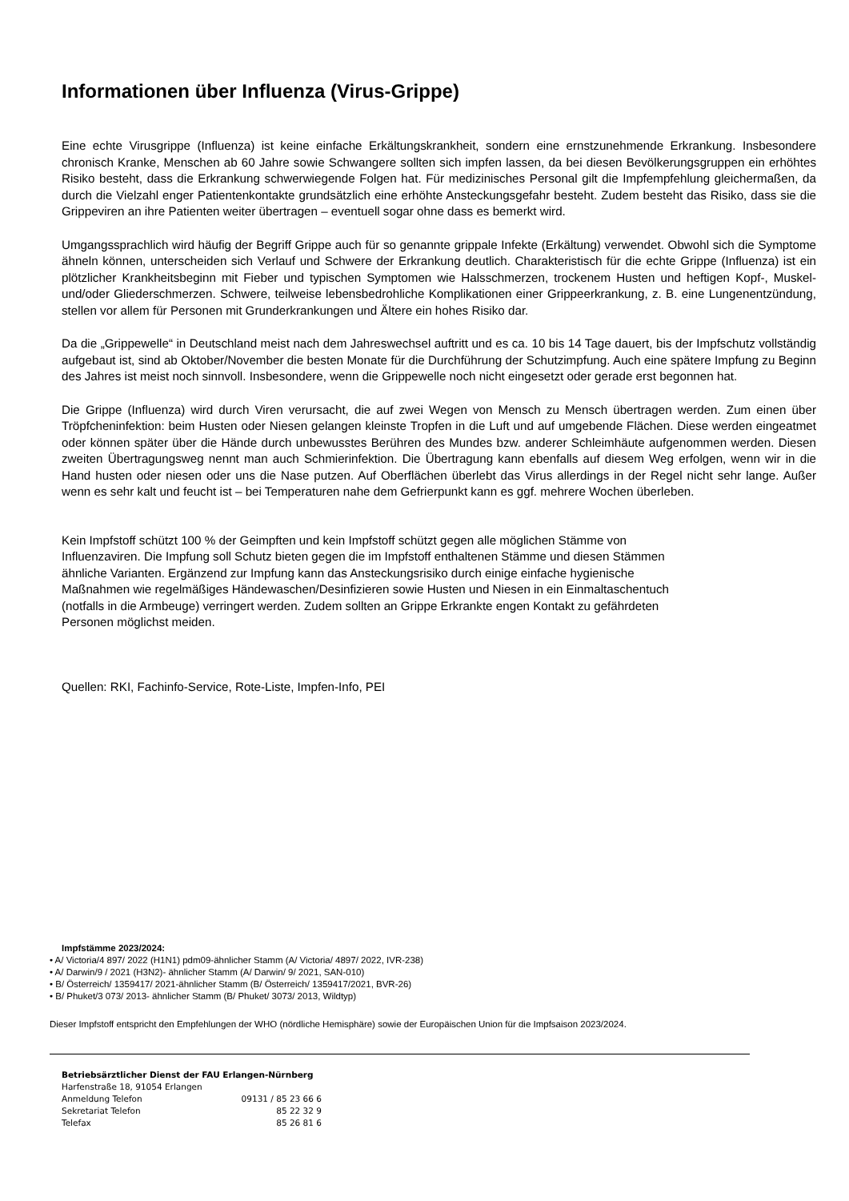Informationen über Influenza (Virus-Grippe)
Eine echte Virusgrippe (Influenza) ist keine einfache Erkältungskrankheit, sondern eine ernstzunehmende Erkrankung. Insbesondere chronisch Kranke, Menschen ab 60 Jahre sowie Schwangere sollten sich impfen lassen, da bei diesen Bevölkerungsgruppen ein erhöhtes Risiko besteht, dass die Erkrankung schwerwiegende Folgen hat. Für medizinisches Personal gilt die Impfempfehlung gleichermaßen, da durch die Vielzahl enger Patientenkontakte grundsätzlich eine erhöhte Ansteckungsgefahr besteht. Zudem besteht das Risiko, dass sie die Grippeviren an ihre Patienten weiter übertragen – eventuell sogar ohne dass es bemerkt wird.
Umgangssprachlich wird häufig der Begriff Grippe auch für so genannte grippale Infekte (Erkältung) verwendet. Obwohl sich die Symptome ähneln können, unterscheiden sich Verlauf und Schwere der Erkrankung deutlich. Charakteristisch für die echte Grippe (Influenza) ist ein plötzlicher Krankheitsbeginn mit Fieber und typischen Symptomen wie Halsschmerzen, trockenem Husten und heftigen Kopf-, Muskel- und/oder Gliederschmerzen. Schwere, teilweise lebensbedrohliche Komplikationen einer Grippeerkrankung, z. B. eine Lungenentzündung, stellen vor allem für Personen mit Grunderkrankungen und Ältere ein hohes Risiko dar.
Da die „Grippewelle“ in Deutschland meist nach dem Jahreswechsel auftritt und es ca. 10 bis 14 Tage dauert, bis der Impfschutz vollständig aufgebaut ist, sind ab Oktober/November die besten Monate für die Durchführung der Schutzimpfung. Auch eine spätere Impfung zu Beginn des Jahres ist meist noch sinnvoll. Insbesondere, wenn die Grippewelle noch nicht eingesetzt oder gerade erst begonnen hat.
Die Grippe (Influenza) wird durch Viren verursacht, die auf zwei Wegen von Mensch zu Mensch übertragen werden. Zum einen über Tröpfcheninfektion: beim Husten oder Niesen gelangen kleinste Tropfen in die Luft und auf umgebende Flächen. Diese werden eingeatmet oder können später über die Hände durch unbewusstes Berühren des Mundes bzw. anderer Schleimhäute aufgenommen werden. Diesen zweiten Übertragungsweg nennt man auch Schmierinfektion. Die Übertragung kann ebenfalls auf diesem Weg erfolgen, wenn wir in die Hand husten oder niesen oder uns die Nase putzen. Auf Oberflächen überlebt das Virus allerdings in der Regel nicht sehr lange. Außer wenn es sehr kalt und feucht ist – bei Temperaturen nahe dem Gefrierpunkt kann es ggf. mehrere Wochen überleben.
Kein Impfstoff schützt 100 % der Geimpften und kein Impfstoff schützt gegen alle möglichen Stämme von
Influenzaviren. Die Impfung soll Schutz bieten gegen die im Impfstoff enthaltenen Stämme und diesen Stämmen
ähnliche Varianten. Ergänzend zur Impfung kann das Ansteckungsrisiko durch einige einfache hygienische
Maßnahmen wie regelmäßiges Händewaschen/Desinfizieren sowie Husten und Niesen in ein Einmaltaschentuch
(notfalls in die Armbeuge) verringert werden. Zudem sollten an Grippe Erkrankte engen Kontakt zu gefährdeten
Personen möglichst meiden.
Quellen: RKI, Fachinfo-Service, Rote-Liste, Impfen-Info, PEI
Impfstämme 2023/2024:
• A/ Victoria/4 897/ 2022 (H1N1) pdm09-ähnlicher Stamm (A/ Victoria/ 4897/ 2022, IVR-238)
• A/ Darwin/9 / 2021 (H3N2)- ähnlicher Stamm (A/ Darwin/ 9/ 2021, SAN-010)
• B/ Österreich/ 1359417/ 2021-ähnlicher Stamm (B/ Österreich/ 1359417/2021, BVR-26)
• B/ Phuket/3 073/ 2013- ähnlicher Stamm (B/ Phuket/ 3073/ 2013, Wildtyp)
Dieser Impfstoff entspricht den Empfehlungen der WHO (nördliche Hemisphäre) sowie der Europäischen Union für die Impfsaison 2023/2024.
Betriebsärztlicher Dienst der FAU Erlangen-Nürnberg
Harfenstraße 18, 91054 Erlangen
| Anmeldung Telefon | 09131 / 85 23 66 6 |
| Sekretariat Telefon | 85 22 32 9 |
| Telefax | 85 26 81 6 |